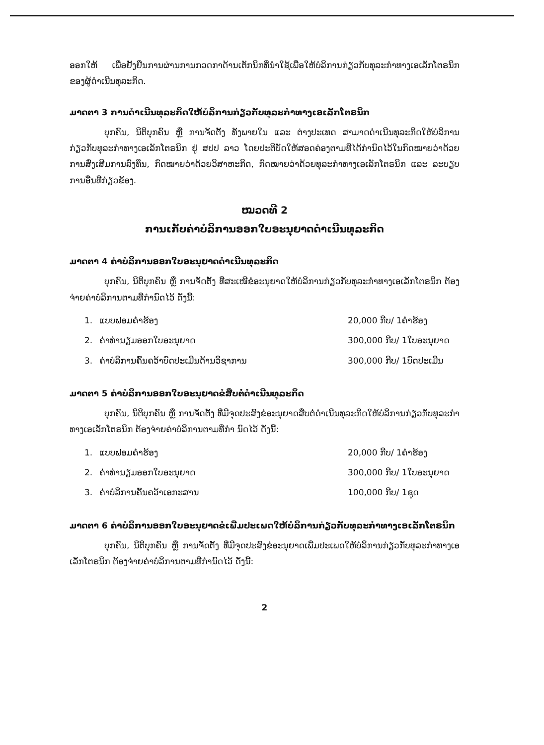ອອກໃຫ້ ເພື່ອຢັ້ງຢືນການຜ່ານການກວດກາດ້ານເຕັກນິກທີ່ນຳໃຊ້ເພື່ອໃຫ້ບໍລິການກ່ຽວກັບທຸລະກຳທາງເອເລັກໂຕຣນິກຂອງຜູ້ດຳເນີນທຸລະກິດ.
ມາດຕາ 3 ການດຳເນີນທຸລະກິດໃຫ້ບໍລິການກ່ຽວກັບທຸລະກຳທາງເອເລັກໂຕຣນິກ
ບຸກຄົນ, ນິຕິບຸກຄົນ ຫຼື ການຈັດຕັ້ງ ທັງພາຍໃນ ແລະ ຕ່າງປະເທດ ສາມາດດຳເນີນທຸລະກິດໃຫ້ບໍລິການກ່ຽວກັບທຸລະກຳທາງເອເລັກໂຕຣນິກ ຢູ່ ສປປ ລາວ ໂດຍປະຕິບັດໃຫ້ສອດຄ່ອງຕາມທີ່ໄດ້ກຳນົດໄວ້ໃນກົດໝາຍວ່າດ້ວຍການສົ່ງເສີມການລົງທຶນ, ກົດໝາຍວ່າດ້ວຍວິສາຫະກິດ, ກົດໝາຍວ່າດ້ວຍທຸລະກຳທາງເອເລັກໂຕຣນິກ ແລະ ລະບຽບການອື່ນທີ່ກ່ຽວຂ້ອງ.
ໝວດທີ 2
ການເກັບຄ່າບໍລິການອອກໃບອະນຸຍາດດຳເນີນທຸລະກິດ
ມາດຕາ 4 ຄ່າບໍລິການອອກໃບອະນຸຍາດດຳເນີນທຸລະກິດ
ບຸກຄົນ, ນິຕິບຸກຄົນ ຫຼື ການຈັດຕັ້ງ ທີ່ສະເໜີຂໍອະນຸຍາດໃຫ້ບໍລິການກ່ຽວກັບທຸລະກຳທາງເອເລັກໂຕຣນິກ ຕ້ອງຈ່າຍຄ່າບໍລິການຕາມທີ່ກຳນົດໄວ້ ດັ່ງນີ້:
| 1. | ແບບຟອມຄຳຮ້ອງ | 20,000 ກີບ/ 1ຄຳຮ້ອງ |
| 2. | ຄ່າທຳນຽມອອກໃບອະນຸຍາດ | 300,000 ກີບ/ 1ໃບອະນຸຍາດ |
| 3. | ຄ່າບໍລິການຄົ້ນຄວ້າບົດປະເມີນດ້ານວິຊາການ | 300,000 ກີບ/ 1ບົດປະເມີນ |
ມາດຕາ 5 ຄ່າບໍລິການອອກໃບອະນຸຍາດຂໍສືບຕໍ່ດຳເນີນທຸລະກິດ
ບຸກຄົນ, ນິຕິບຸກຄົນ ຫຼື ການຈັດຕັ້ງ ທີ່ມີຈຸດປະສົງຂໍອະນຸຍາດສືບຕໍ່ດຳເນີນທຸລະກິດໃຫ້ບໍລິການກ່ຽວກັບທຸລະກຳທາງເອເລັກໂຕຣນິກ ຕ້ອງຈ່າຍຄ່າບໍລິການຕາມທີ່ກຳ ນົດໄວ້ ດັ່ງນີ້:
| 1. | ແບບຟອມຄຳຮ້ອງ | 20,000 ກີບ/ 1ຄຳຮ້ອງ |
| 2. | ຄ່າທຳນຽມອອກໃບອະນຸຍາດ | 300,000 ກີບ/ 1ໃບອະນຸຍາດ |
| 3. | ຄ່າບໍລິການຄົ້ນຄວ້າເອກະສານ | 100,000 ກີບ/ 1ຊຸດ |
ມາດຕາ 6 ຄ່າບໍລິການອອກໃບອະນຸຍາດຂໍເພີ່ມປະເພດໃຫ້ບໍລິການກ່ຽວກັບທຸລະກຳທາງເອເລັກໂຕຣນິກ
ບຸກຄົນ, ນິຕິບຸກຄົນ ຫຼື ການຈັດຕັ້ງ ທີ່ມີຈຸດປະສົງຂໍອະນຸຍາດເພີ່ມປະເພດໃຫ້ບໍລິການກ່ຽວກັບທຸລະກຳທາງເອເລັກໂຕຣນິກ ຕ້ອງຈ່າຍຄ່າບໍລິການຕາມທີ່ກຳນົດໄວ້ ດັ່ງນີ້:
2